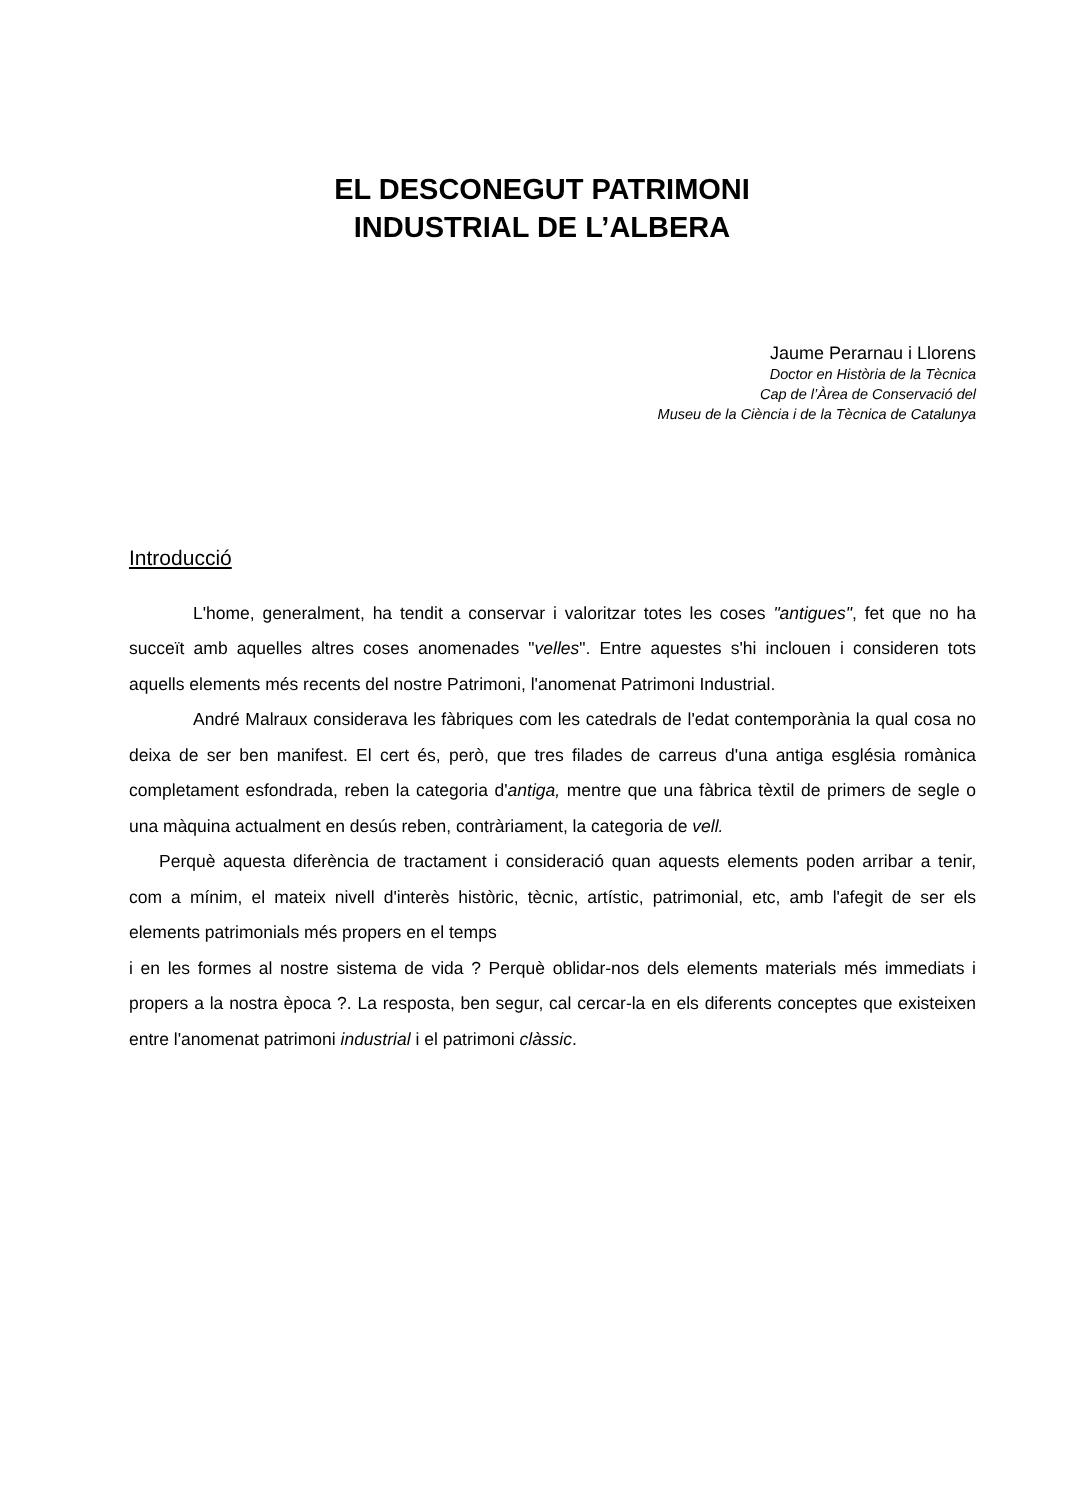EL DESCONEGUT PATRIMONI
INDUSTRIAL DE L’ALBERA
Jaume Perarnau i Llorens
Doctor en Història de la Tècnica
Cap de l’Àrea de Conservació del
Museu de la Ciència i de la Tècnica de Catalunya
Introducció
L'home, generalment, ha tendit a conservar i valoritzar totes les coses "antigues", fet que no ha succeït amb aquelles altres coses anomenades "velles". Entre aquestes s'hi inclouen i consideren tots aquells elements més recents del nostre Patrimoni, l'anomenat Patrimoni Industrial.
André Malraux considerava les fàbriques com les catedrals de l'edat contemporània la qual cosa no deixa de ser ben manifest. El cert és, però, que tres filades de carreus d'una antiga església romànica completament esfondrada, reben la categoria d'antiga, mentre que una fàbrica tèxtil de primers de segle o una màquina actualment en desús reben, contràriament, la categoria de vell.
Perquè aquesta diferència de tractament i consideració quan aquests elements poden arribar a tenir, com a mínim, el mateix nivell d'interès històric, tècnic, artístic, patrimonial, etc, amb l'afegit de ser els elements patrimonials més propers en el temps
i en les formes al nostre sistema de vida ? Perquè oblidar-nos dels elements materials més immediats i propers a la nostra època ?. La resposta, ben segur, cal cercar-la en els diferents conceptes que existeixen entre l'anomenat patrimoni industrial i el patrimoni clàssic.